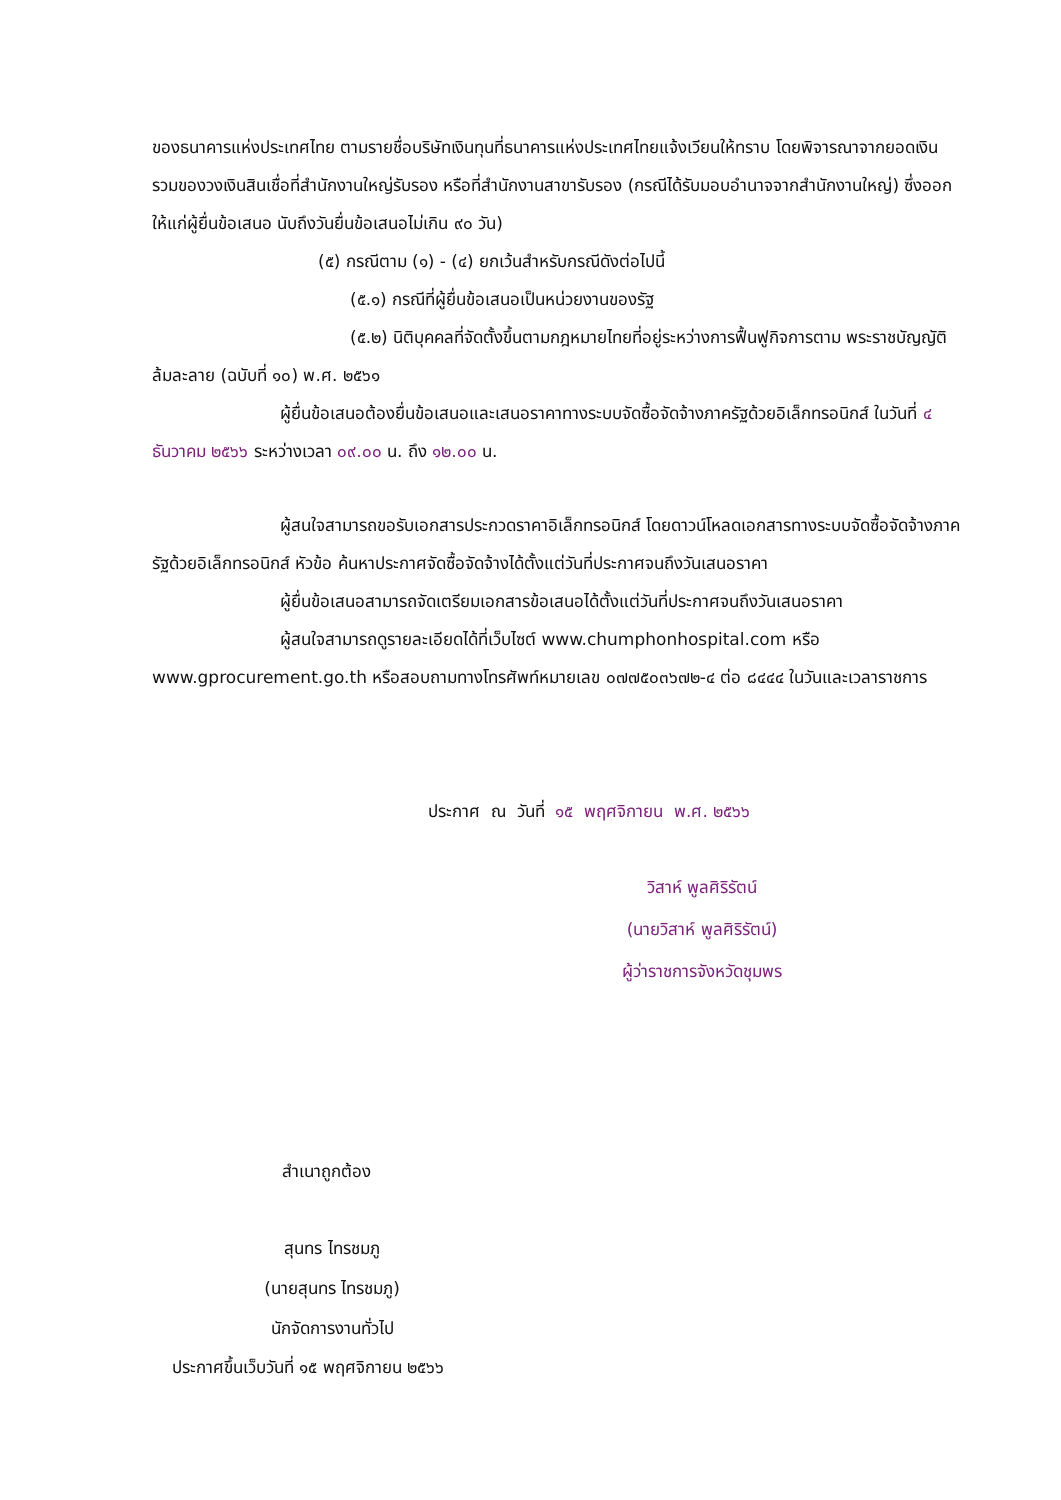ของธนาคารแห่งประเทศไทย ตามรายชื่อบริษัทเงินทุนที่ธนาคารแห่งประเทศไทยแจ้งเวียนให้ทราบ โดยพิจารณาจากยอดเงินรวมของวงเงินสินเชื่อที่สำนักงานใหญ่รับรอง หรือที่สำนักงานสาขารับรอง (กรณีได้รับมอบอำนาจจากสำนักงานใหญ่) ซึ่งออกให้แก่ผู้ยื่นข้อเสนอ นับถึงวันยื่นข้อเสนอไม่เกิน ๙๐ วัน)
(๕) กรณีตาม (๑) - (๔) ยกเว้นสำหรับกรณีดังต่อไปนี้
(๕.๑) กรณีที่ผู้ยื่นข้อเสนอเป็นหน่วยงานของรัฐ
(๕.๒) นิติบุคคลที่จัดตั้งขึ้นตามกฎหมายไทยที่อยู่ระหว่างการฟื้นฟูกิจการตาม พระราชบัญญัติล้มละลาย (ฉบับที่ ๑๐) พ.ศ. ๒๕๖๑
ผู้ยื่นข้อเสนอต้องยื่นข้อเสนอและเสนอราคาทางระบบจัดซื้อจัดจ้างภาครัฐด้วยอิเล็กทรอนิกส์ ในวันที่ ๔ ธันวาคม ๒๕๖๖ ระหว่างเวลา ๐๙.๐๐ น. ถึง ๑๒.๐๐ น.
ผู้สนใจสามารถขอรับเอกสารประกวดราคาอิเล็กทรอนิกส์ โดยดาวน์โหลดเอกสารทางระบบจัดซื้อจัดจ้างภาครัฐด้วยอิเล็กทรอนิกส์ หัวข้อ ค้นหาประกาศจัดซื้อจัดจ้างได้ตั้งแต่วันที่ประกาศจนถึงวันเสนอราคา
ผู้ยื่นข้อเสนอสามารถจัดเตรียมเอกสารข้อเสนอได้ตั้งแต่วันที่ประกาศจนถึงวันเสนอราคา
ผู้สนใจสามารถดูรายละเอียดได้ที่เว็บไซต์ www.chumphonhospital.com หรือ www.gprocurement.go.th หรือสอบถามทางโทรศัพท์หมายเลข ๐๗๗๕๐๓๖๗๒-๔ ต่อ ๘๔๔๔ ในวันและเวลาราชการ
ประกาศ ณ วันที่ ๑๕ พฤศจิกายน พ.ศ. ๒๕๖๖
วิสาห์ พูลศิริรัตน์
(นายวิสาห์ พูลศิริรัตน์)
ผู้ว่าราชการจังหวัดชุมพร
สำเนาถูกต้อง
สุนทร ไทรชมภู
(นายสุนทร ไทรชมภู)
นักจัดการงานทั่วไป
ประกาศขึ้นเว็บวันที่ ๑๕ พฤศจิกายน ๒๕๖๖